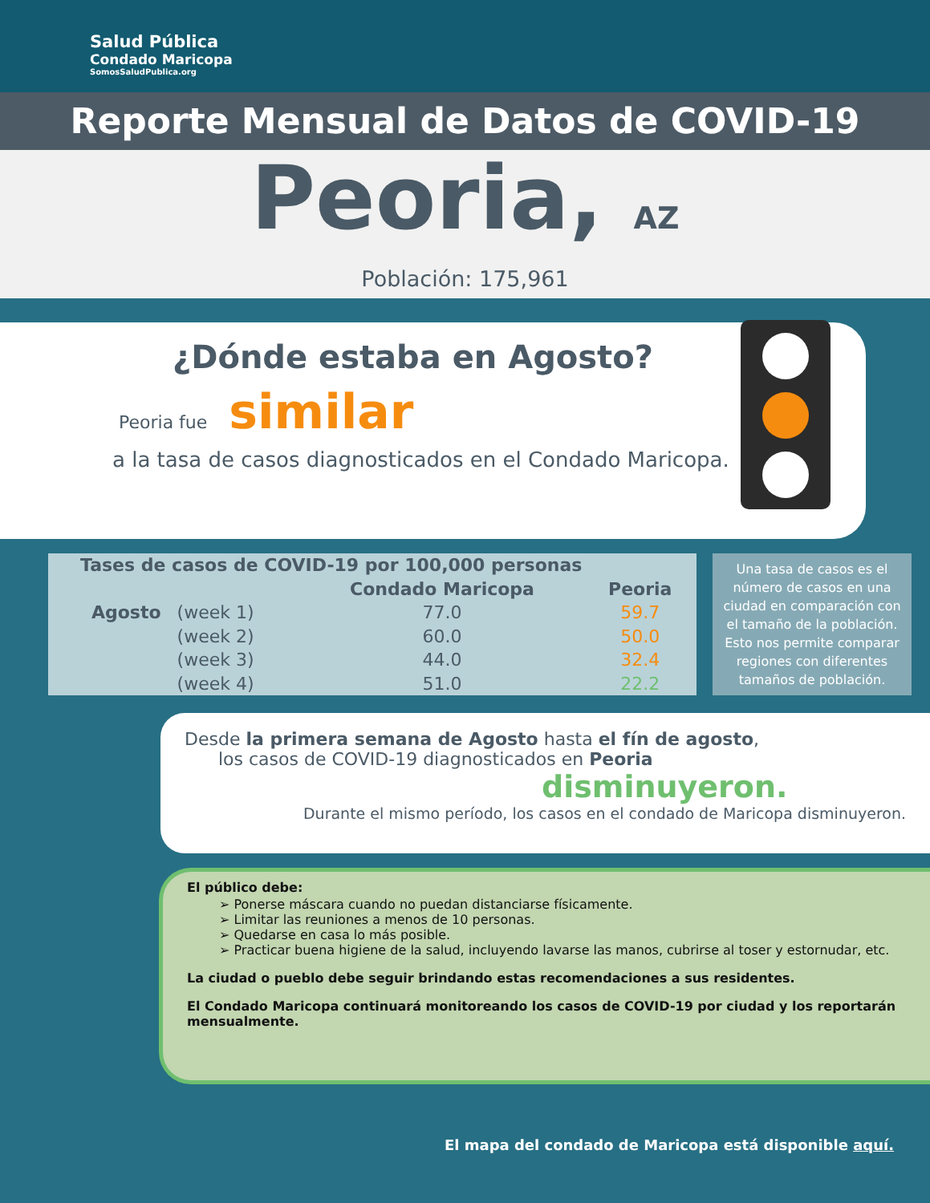Salud Pública
Condado Maricopa
SomosSaludPublica.org
Reporte Mensual de Datos de COVID-19
Peoria, AZ
Población: 175,961
¿Dónde estaba en Agosto?
Peoria fue similar
a la tasa de casos diagnosticados en el Condado Maricopa.
| Tases de casos de COVID-19 por 100,000 personas | | | |
| --- | --- | --- | --- |
| | | Condado Maricopa | Peoria |
| Agosto | (week 1) | 77.0 | 59.7 |
| | (week 2) | 60.0 | 50.0 |
| | (week 3) | 44.0 | 32.4 |
| | (week 4) | 51.0 | 22.2 |
Una tasa de casos es el número de casos en una ciudad en comparación con el tamaño de la población. Esto nos permite comparar regiones con diferentes tamaños de población.
Desde la primera semana de Agosto hasta el fín de agosto,
los casos de COVID-19 diagnosticados en Peoria
disminuyeron.
Durante el mismo período, los casos en el condado de Maricopa disminuyeron.
El público debe:
➢ Ponerse máscara cuando no puedan distanciarse físicamente.
➢ Limitar las reuniones a menos de 10 personas.
➢ Quedarse en casa lo más posible.
➢ Practicar buena higiene de la salud, incluyendo lavarse las manos, cubrirse al toser y estornudar, etc.
La ciudad o pueblo debe seguir brindando estas recomendaciones a sus residentes.
El Condado Maricopa continuará monitoreando los casos de COVID-19 por ciudad y los reportarán mensualmente.
El mapa del condado de Maricopa está disponible aquí.